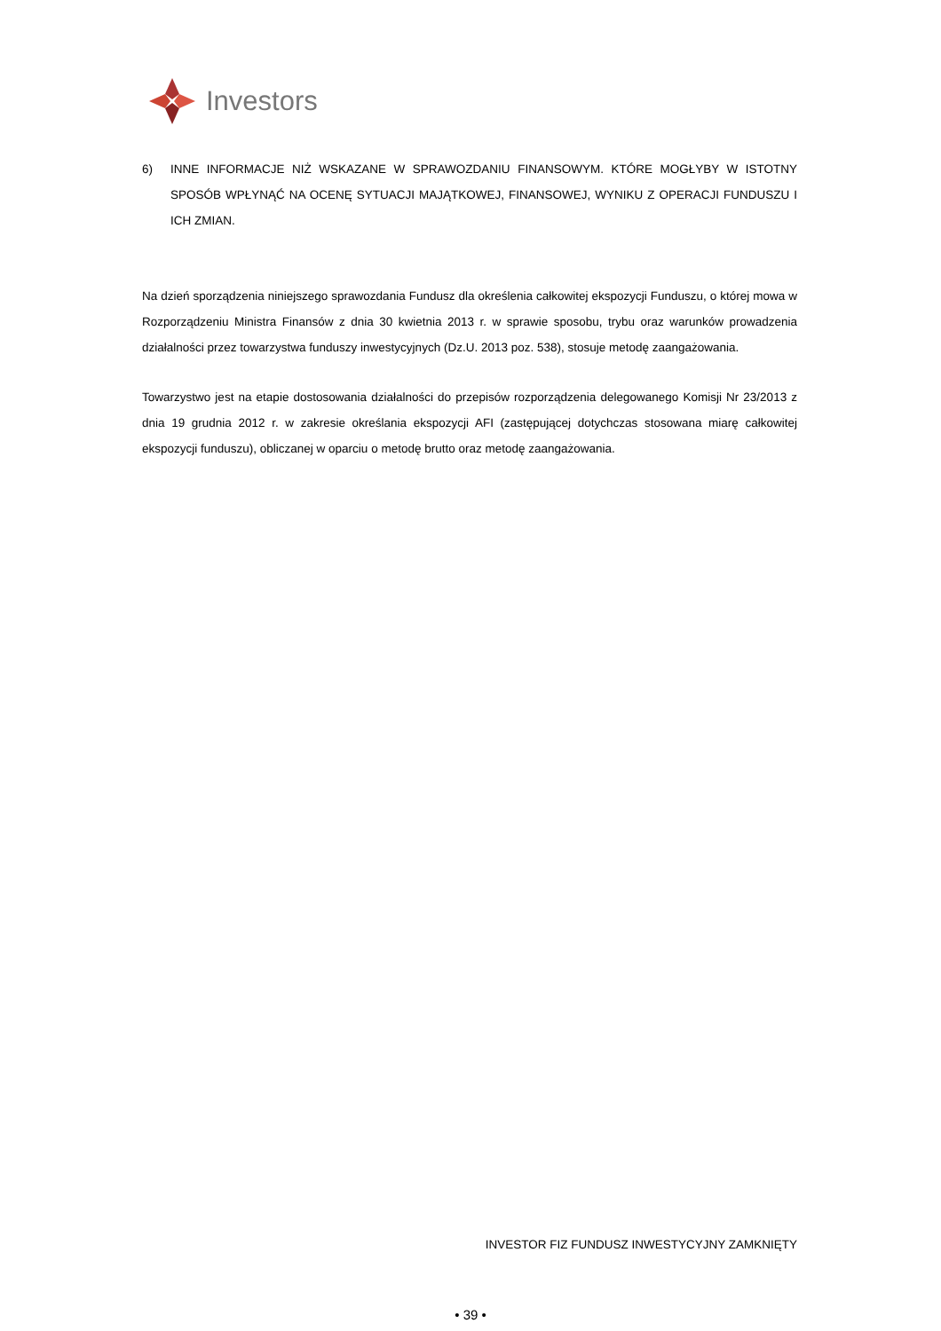Investors
6) INNE INFORMACJE NIŻ WSKAZANE W SPRAWOZDANIU FINANSOWYM. KTÓRE MOGŁYBY W ISTOTNY SPOSÓB WPŁYNĄĆ NA OCENĘ SYTUACJI MAJĄTKOWEJ, FINANSOWEJ, WYNIKU Z OPERACJI FUNDUSZU I ICH ZMIAN.
Na dzień sporządzenia niniejszego sprawozdania Fundusz dla określenia całkowitej ekspozycji Funduszu, o której mowa w Rozporządzeniu Ministra Finansów z dnia 30 kwietnia 2013 r. w sprawie sposobu, trybu oraz warunków prowadzenia działalności przez towarzystwa funduszy inwestycyjnych (Dz.U. 2013 poz. 538), stosuje metodę zaangażowania.
Towarzystwo jest na etapie dostosowania działalności do przepisów rozporządzenia delegowanego Komisji Nr 23/2013 z dnia 19 grudnia 2012 r. w zakresie określania ekspozycji AFI (zastępującej dotychczas stosowana miarę całkowitej ekspozycji funduszu), obliczanej w oparciu o metodę brutto oraz metodę zaangażowania.
INVESTOR FIZ FUNDUSZ INWESTYCYJNY ZAMKNIĘTY
• 39 •